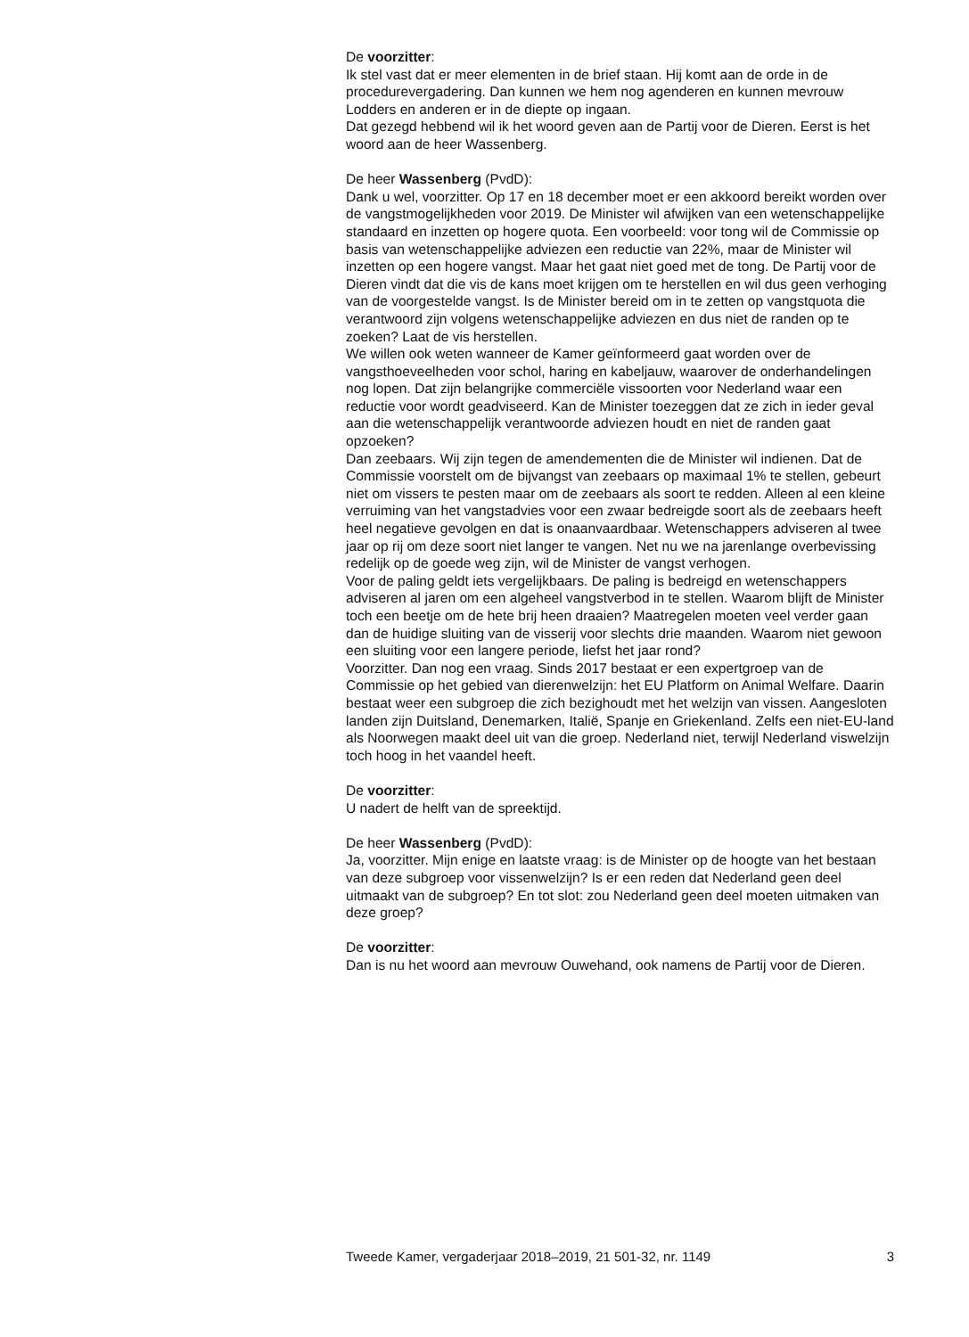De voorzitter:
Ik stel vast dat er meer elementen in de brief staan. Hij komt aan de orde in de procedurevergadering. Dan kunnen we hem nog agenderen en kunnen mevrouw Lodders en anderen er in de diepte op ingaan.
Dat gezegd hebbend wil ik het woord geven aan de Partij voor de Dieren. Eerst is het woord aan de heer Wassenberg.
De heer Wassenberg (PvdD):
Dank u wel, voorzitter. Op 17 en 18 december moet er een akkoord bereikt worden over de vangstmogelijkheden voor 2019. De Minister wil afwijken van een wetenschappelijke standaard en inzetten op hogere quota. Een voorbeeld: voor tong wil de Commissie op basis van wetenschappelijke adviezen een reductie van 22%, maar de Minister wil inzetten op een hogere vangst. Maar het gaat niet goed met de tong. De Partij voor de Dieren vindt dat die vis de kans moet krijgen om te herstellen en wil dus geen verhoging van de voorgestelde vangst. Is de Minister bereid om in te zetten op vangstquota die verantwoord zijn volgens wetenschappelijke adviezen en dus niet de randen op te zoeken? Laat de vis herstellen.
We willen ook weten wanneer de Kamer geïnformeerd gaat worden over de vangsthoeveelheden voor schol, haring en kabeljauw, waarover de onderhandelingen nog lopen. Dat zijn belangrijke commerciële vissoorten voor Nederland waar een reductie voor wordt geadviseerd. Kan de Minister toezeggen dat ze zich in ieder geval aan die wetenschappelijk verantwoorde adviezen houdt en niet de randen gaat opzoeken?
Dan zeebaars. Wij zijn tegen de amendementen die de Minister wil indienen. Dat de Commissie voorstelt om de bijvangst van zeebaars op maximaal 1% te stellen, gebeurt niet om vissers te pesten maar om de zeebaars als soort te redden. Alleen al een kleine verruiming van het vangstadvies voor een zwaar bedreigde soort als de zeebaars heeft heel negatieve gevolgen en dat is onaanvaardbaar. Wetenschappers adviseren al twee jaar op rij om deze soort niet langer te vangen. Net nu we na jarenlange overbevissing redelijk op de goede weg zijn, wil de Minister de vangst verhogen.
Voor de paling geldt iets vergelijkbaars. De paling is bedreigd en wetenschappers adviseren al jaren om een algeheel vangstverbod in te stellen. Waarom blijft de Minister toch een beetje om de hete brij heen draaien? Maatregelen moeten veel verder gaan dan de huidige sluiting van de visserij voor slechts drie maanden. Waarom niet gewoon een sluiting voor een langere periode, liefst het jaar rond?
Voorzitter. Dan nog een vraag. Sinds 2017 bestaat er een expertgroep van de Commissie op het gebied van dierenwelzijn: het EU Platform on Animal Welfare. Daarin bestaat weer een subgroep die zich bezighoudt met het welzijn van vissen. Aangesloten landen zijn Duitsland, Denemarken, Italië, Spanje en Griekenland. Zelfs een niet-EU-land als Noorwegen maakt deel uit van die groep. Nederland niet, terwijl Nederland viswelzijn toch hoog in het vaandel heeft.
De voorzitter:
U nadert de helft van de spreektijd.
De heer Wassenberg (PvdD):
Ja, voorzitter. Mijn enige en laatste vraag: is de Minister op de hoogte van het bestaan van deze subgroep voor vissenwelzijn? Is er een reden dat Nederland geen deel uitmaakt van de subgroep? En tot slot: zou Nederland geen deel moeten uitmaken van deze groep?
De voorzitter:
Dan is nu het woord aan mevrouw Ouwehand, ook namens de Partij voor de Dieren.
Tweede Kamer, vergaderjaar 2018–2019, 21 501-32, nr. 1149 3